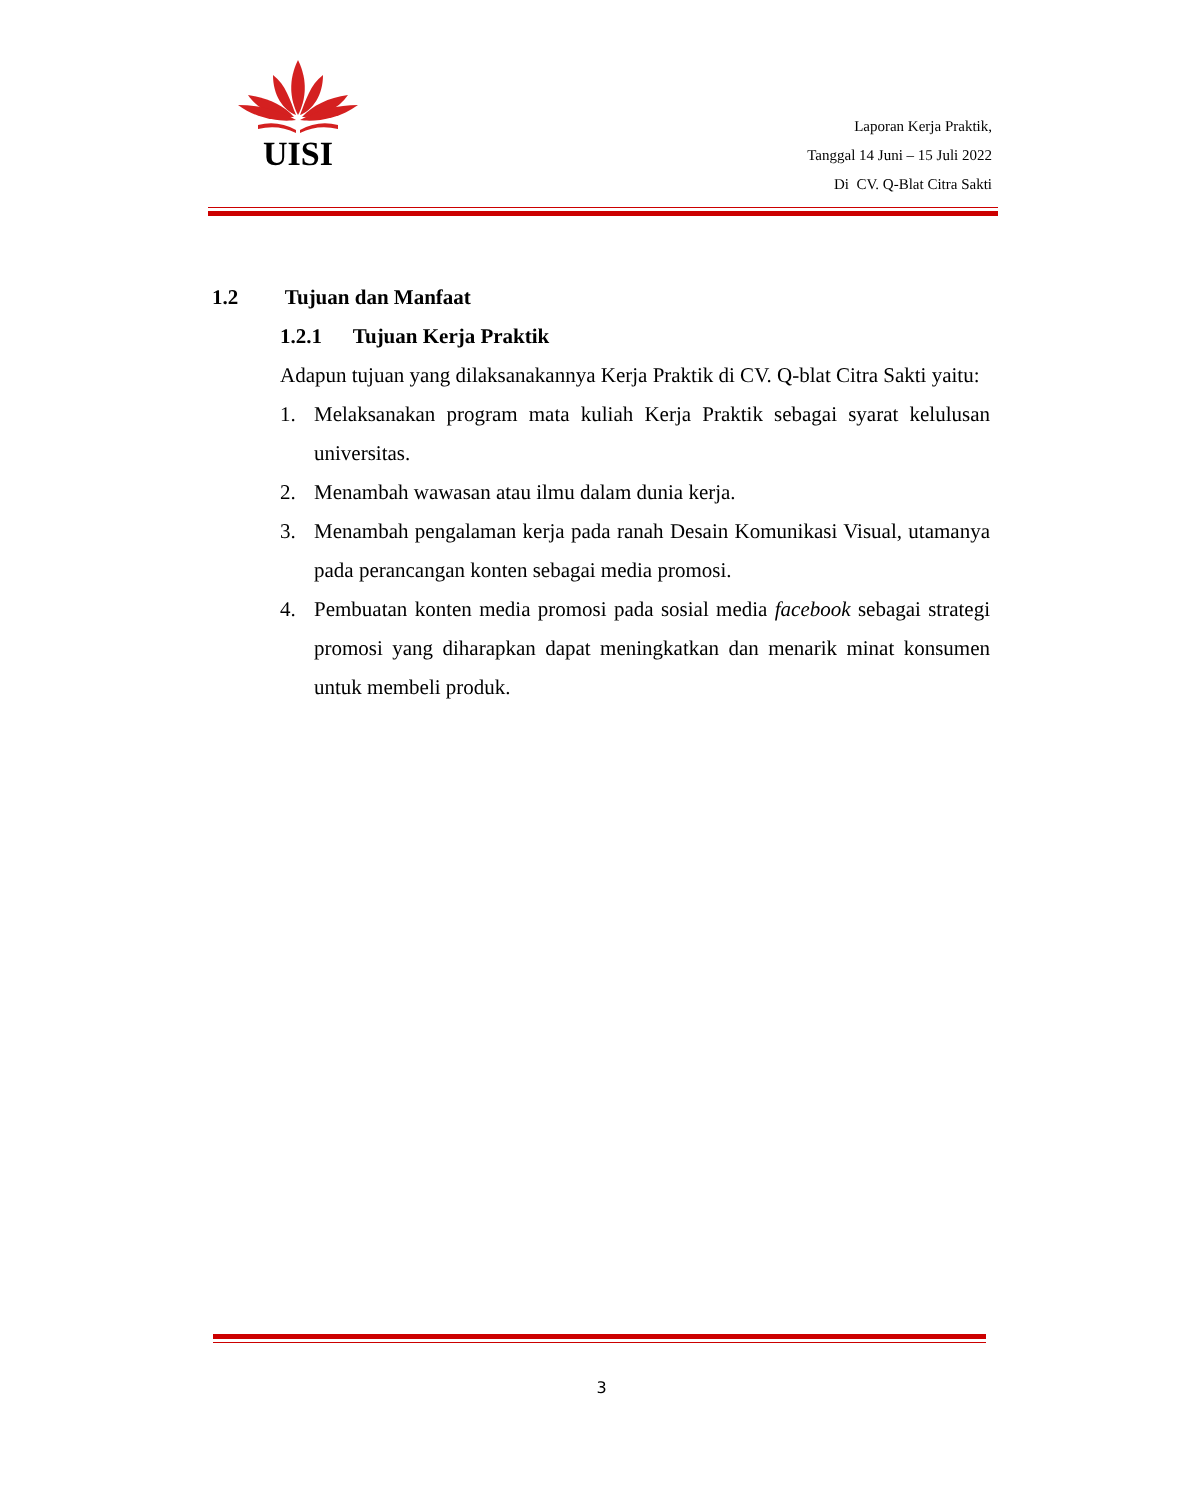UISI
Laporan Kerja Praktik,
Tanggal 14 Juni – 15 Juli 2022
Di CV. Q-Blat Citra Sakti
1.2 Tujuan dan Manfaat
1.2.1 Tujuan Kerja Praktik
Adapun tujuan yang dilaksanakannya Kerja Praktik di CV. Q-blat Citra Sakti yaitu:
1. Melaksanakan program mata kuliah Kerja Praktik sebagai syarat kelulusan universitas.
2. Menambah wawasan atau ilmu dalam dunia kerja.
3. Menambah pengalaman kerja pada ranah Desain Komunikasi Visual, utamanya pada perancangan konten sebagai media promosi.
4. Pembuatan konten media promosi pada sosial media facebook sebagai strategi promosi yang diharapkan dapat meningkatkan dan menarik minat konsumen untuk membeli produk.
3